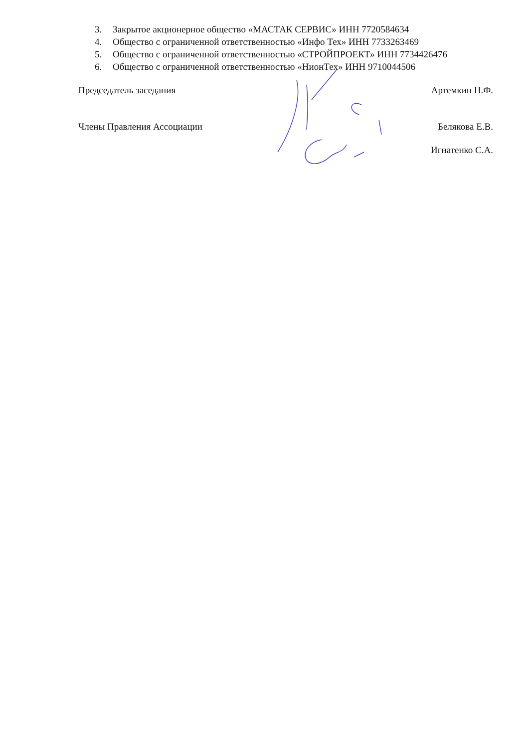3. Закрытое акционерное общество «МАСТАК СЕРВИС» ИНН 7720584634
4. Общество с ограниченной ответственностью «Инфо Тех» ИНН 7733263469
5. Общество с ограниченной ответственностью «СТРОЙПРОЕКТ» ИНН 7734426476
6. Общество с ограниченной ответственностью «НионТех» ИНН 9710044506
Председатель заседания Артемкин Н.Ф.
Члены Правления Ассоциации Белякова Е.В.
Игнатенко С.А.